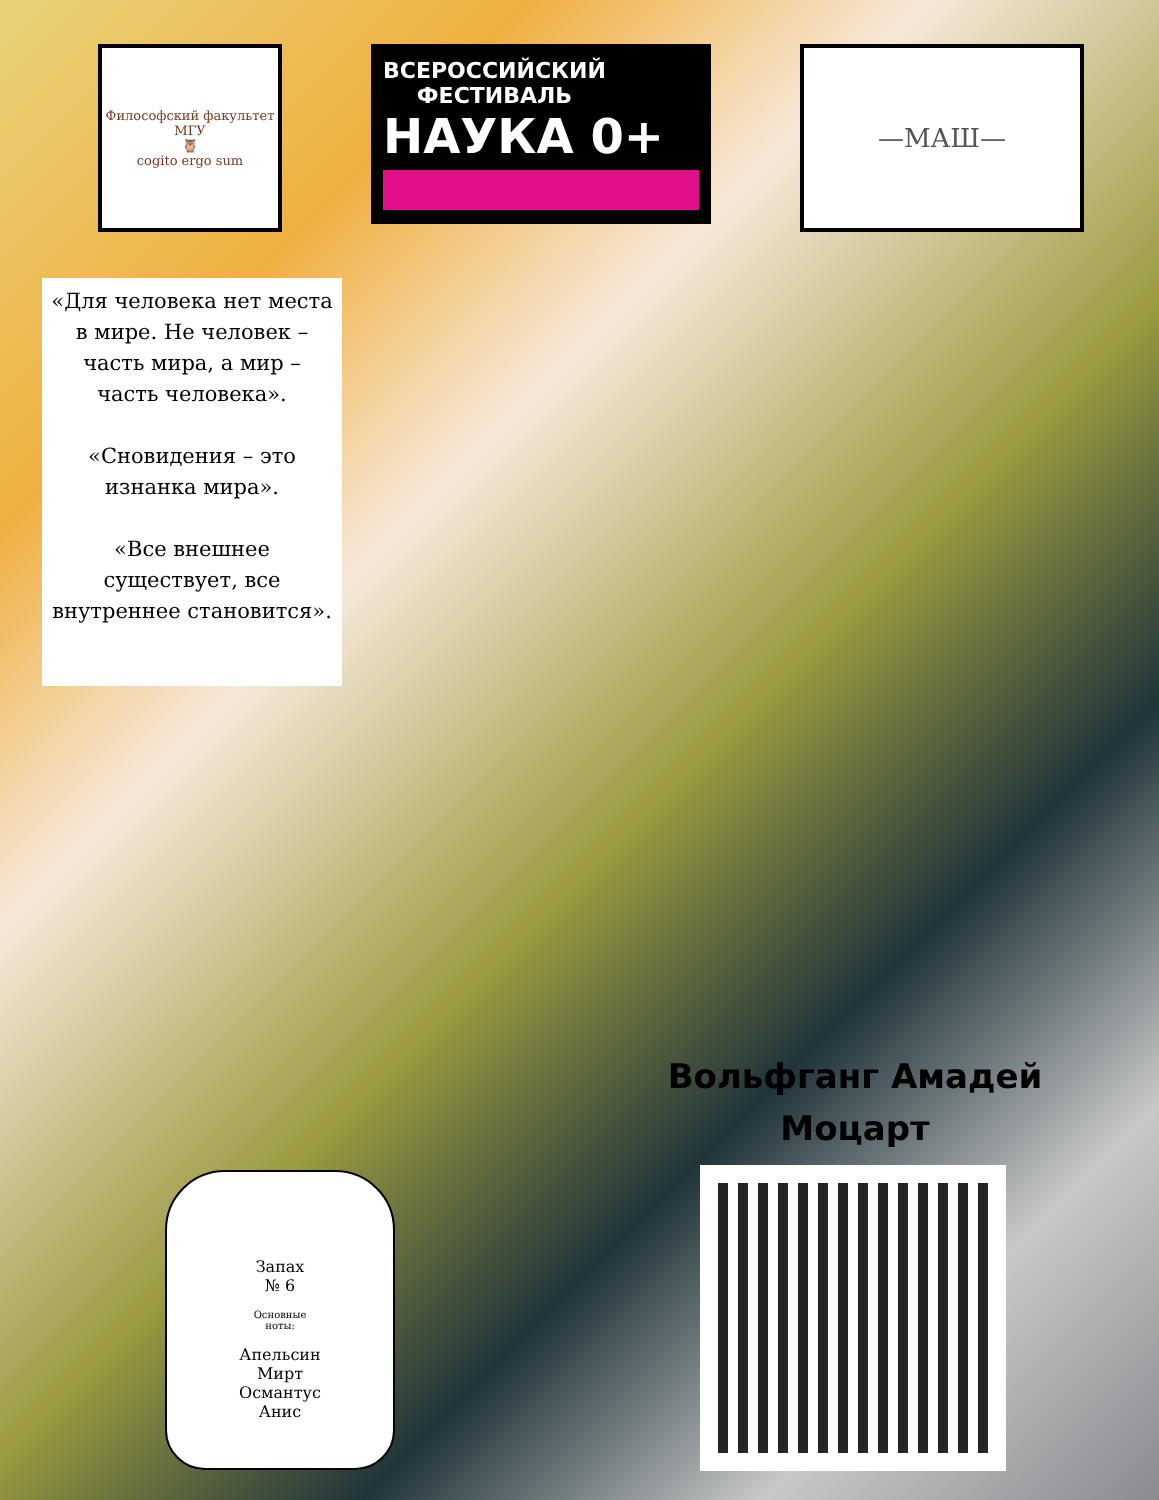Философский факультет МГУ
🦉
cogito ergo sum
ВСЕРОССИЙСКИЙ
ФЕСТИВАЛЬ
НАУКА 0+
—МАШ—
«Для человека нет места в мире. Не человек – часть мира, а мир – часть человека».
«Сновидения – это изнанка мира».
«Все внешнее существует, все внутреннее становится».
Вольфганг Амадей Моцарт
Запах
№ 6
Основные
ноты:
Апельсин
Мирт
Османтус
Анис